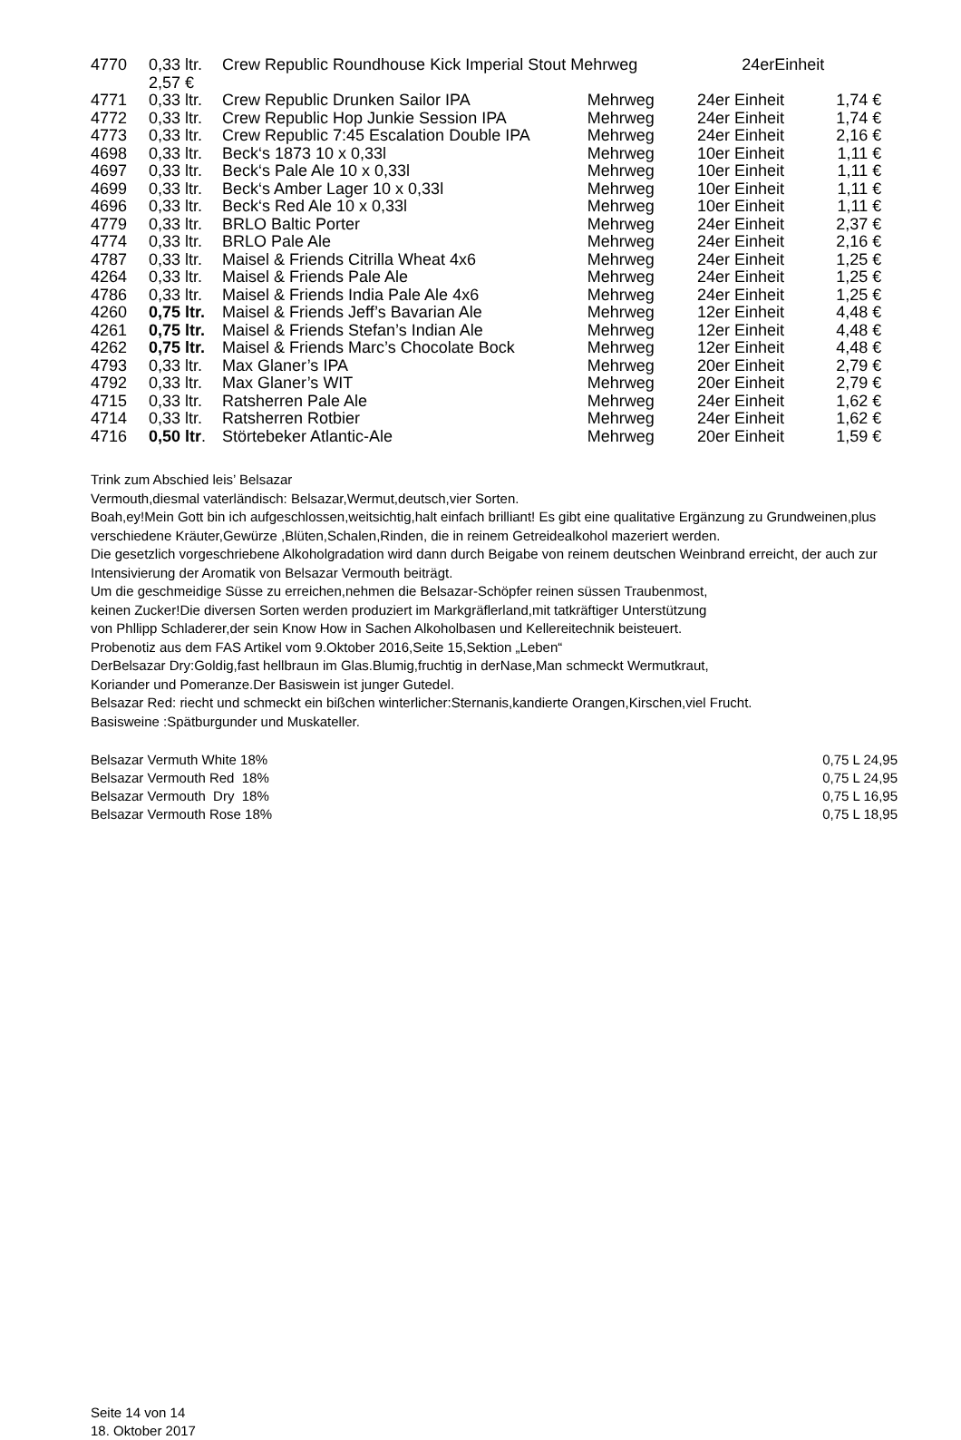| 4770 | 0,33 ltr. 2,57 € | Crew Republic Roundhouse Kick Imperial Stout Mehrweg 24erEinheit | | | |
| 4771 | 0,33 ltr. | Crew Republic Drunken Sailor IPA | Mehrweg | 24er Einheit | 1,74 € |
| 4772 | 0,33 ltr. | Crew Republic Hop Junkie Session IPA | Mehrweg | 24er Einheit | 1,74 € |
| 4773 | 0,33 ltr. | Crew Republic 7:45 Escalation Double IPA | Mehrweg | 24er Einheit | 2,16 € |
| 4698 | 0,33 ltr. | Beck‘s 1873 10 x 0,33l | Mehrweg | 10er Einheit | 1,11 € |
| 4697 | 0,33 ltr. | Beck‘s Pale Ale 10 x 0,33l | Mehrweg | 10er Einheit | 1,11 € |
| 4699 | 0,33 ltr. | Beck‘s Amber Lager 10 x 0,33l | Mehrweg | 10er Einheit | 1,11 € |
| 4696 | 0,33 ltr. | Beck‘s Red Ale 10 x 0,33l | Mehrweg | 10er Einheit | 1,11 € |
| 4779 | 0,33 ltr. | BRLO Baltic Porter | Mehrweg | 24er Einheit | 2,37 € |
| 4774 | 0,33 ltr. | BRLO Pale Ale | Mehrweg | 24er Einheit | 2,16 € |
| 4787 | 0,33 ltr. | Maisel & Friends Citrilla Wheat 4x6 | Mehrweg | 24er Einheit | 1,25 € |
| 4264 | 0,33 ltr. | Maisel & Friends Pale Ale | Mehrweg | 24er Einheit | 1,25 € |
| 4786 | 0,33 ltr. | Maisel & Friends India Pale Ale 4x6 | Mehrweg | 24er Einheit | 1,25 € |
| 4260 | 0,75 ltr. | Maisel & Friends Jeff’s Bavarian Ale | Mehrweg | 12er Einheit | 4,48 € |
| 4261 | 0,75 ltr. | Maisel & Friends Stefan’s Indian Ale | Mehrweg | 12er Einheit | 4,48 € |
| 4262 | 0,75 ltr. | Maisel & Friends Marc’s Chocolate Bock | Mehrweg | 12er Einheit | 4,48 € |
| 4793 | 0,33 ltr. | Max Glaner’s IPA | Mehrweg | 20er Einheit | 2,79 € |
| 4792 | 0,33 ltr. | Max Glaner’s WIT | Mehrweg | 20er Einheit | 2,79 € |
| 4715 | 0,33 ltr. | Ratsherren Pale Ale | Mehrweg | 24er Einheit | 1,62 € |
| 4714 | 0,33 ltr. | Ratsherren Rotbier | Mehrweg | 24er Einheit | 1,62 € |
| 4716 | 0,50 ltr . | Störtebeker Atlantic-Ale | Mehrweg | 20er Einheit | 1,59 € |
Trink zum Abschied leis’ Belsazar
Vermouth,diesmal vaterländisch: Belsazar,Wermut,deutsch,vier Sorten.
Boah,ey!Mein Gott bin ich aufgeschlossen,weitsichtig,halt einfach brilliant! Es gibt eine qualitative Ergänzung zu Grundweinen,plus verschiedene Kräuter,Gewürze ,Blüten,Schalen,Rinden, die in reinem Getreidealkohol mazeriert werden.
Die gesetzlich vorgeschriebene Alkoholgradation wird dann durch Beigabe von reinem deutschen Weinbrand erreicht, der auch zur Intensivierung der Aromatik von Belsazar Vermouth beiträgt.
Um die geschmeidige Süsse zu erreichen,nehmen die Belsazar-Schöpfer reinen süssen Traubenmost,
keinen Zucker!Die diversen Sorten werden produziert im Markgräflerland,mit tatkräftiger Unterstützung
von Phllipp Schladerer,der sein Know How in Sachen Alkoholbasen und Kellereitechnik beisteuert.
Probenotiz aus dem FAS Artikel vom 9.Oktober 2016,Seite 15,Sektion „Leben“
DerBelsazar Dry:Goldig,fast hellbraun im Glas.Blumig,fruchtig in derNase,Man schmeckt Wermutkraut,
Koriander und Pomeranze.Der Basiswein ist junger Gutedel.
Belsazar Red: riecht und schmeckt ein bißchen winterlicher:Sternanis,kandierte Orangen,Kirschen,viel Frucht.
Basisweine :Spätburgunder und Muskateller.
| Belsazar Vermuth White 18% | 0,75 L 24,95 |
| Belsazar Vermouth Red 18% | 0,75 L 24,95 |
| Belsazar Vermouth Dry 18% | 0,75 L 16,95 |
| Belsazar Vermouth Rose 18% | 0,75 L 18,95 |
Seite 14 von 14
18. Oktober 2017